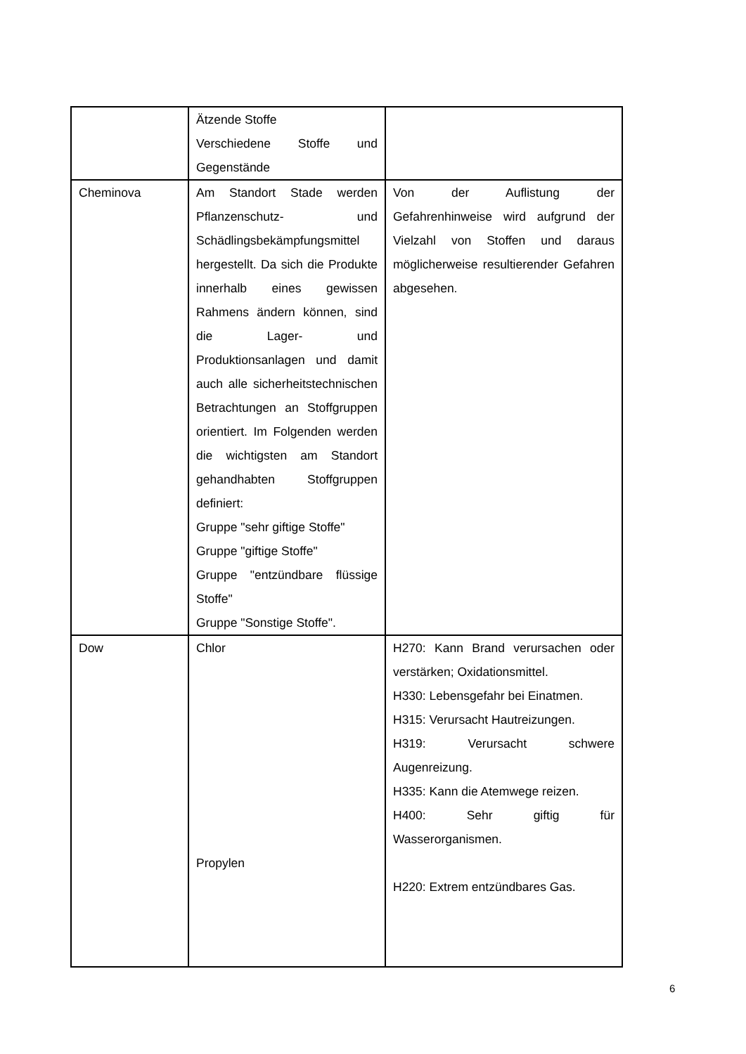| | Ätzende Stoffe Verschiedene Stoffe und Gegenstände | |
| Cheminova | Am Standort Stade werden Pflanzenschutz- und Schädlingsbekämpfungsmittel hergestellt. Da sich die Produkte innerhalb eines gewissen Rahmens ändern können, sind die Lager- und Produktionsanlagen und damit auch alle sicherheitstechnischen Betrachtungen an Stoffgruppen orientiert. Im Folgenden werden die wichtigsten am Standort gehandhabten Stoffgruppen definiert: Gruppe "sehr giftige Stoffe" Gruppe "giftige Stoffe" Gruppe "entzündbare flüssige Stoffe" Gruppe "Sonstige Stoffe". | Von der Auflistung der Gefahrenhinweise wird aufgrund der Vielzahl von Stoffen und daraus möglicherweise resultierender Gefahren abgesehen. |
| Dow | Chlor Propylen | H270: Kann Brand verursachen oder verstärken; Oxidationsmittel. H330: Lebensgefahr bei Einatmen. H315: Verursacht Hautreizungen. H319: Verursacht schwere Augenreizung. H335: Kann die Atemwege reizen. H400: Sehr giftig für Wasserorganismen. H220: Extrem entzündbares Gas. |
6